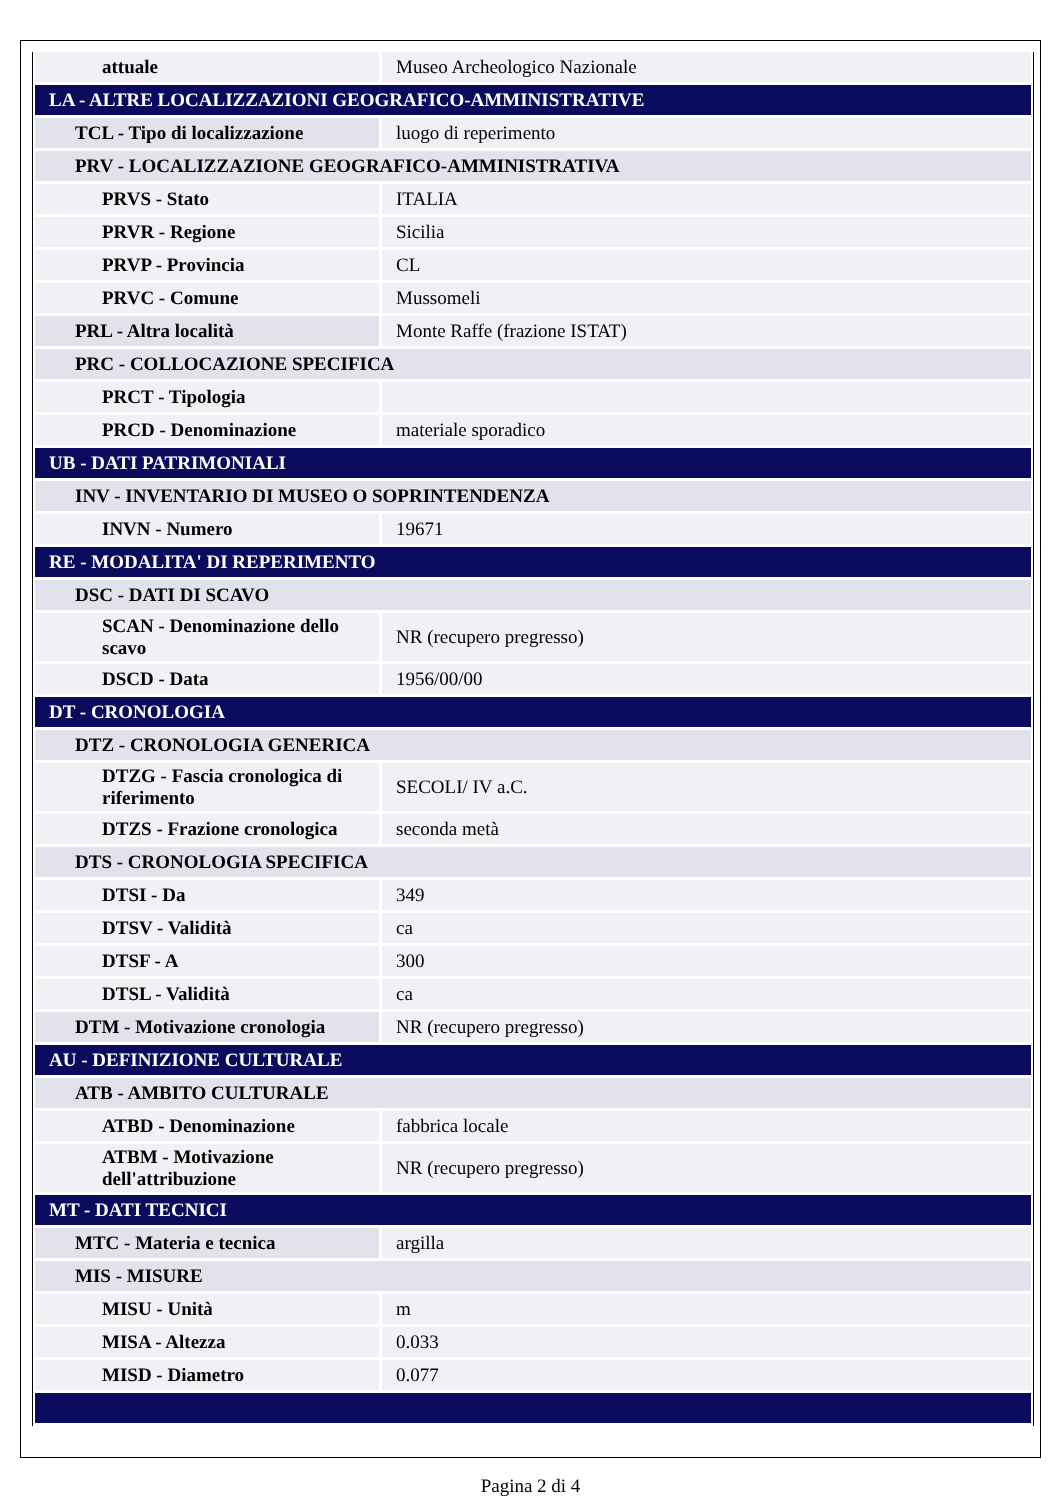| attuale | Museo Archeologico Nazionale |
| LA - ALTRE LOCALIZZAZIONI GEOGRAFICO-AMMINISTRATIVE | |
| TCL - Tipo di localizzazione | luogo di reperimento |
| PRV - LOCALIZZAZIONE GEOGRAFICO-AMMINISTRATIVA | |
| PRVS - Stato | ITALIA |
| PRVR - Regione | Sicilia |
| PRVP - Provincia | CL |
| PRVC - Comune | Mussomeli |
| PRL - Altra località | Monte Raffe (frazione ISTAT) |
| PRC - COLLOCAZIONE SPECIFICA | |
| PRCT - Tipologia | |
| PRCD - Denominazione | materiale sporadico |
| UB - DATI PATRIMONIALI | |
| INV - INVENTARIO DI MUSEO O SOPRINTENDENZA | |
| INVN - Numero | 19671 |
| RE - MODALITA' DI REPERIMENTO | |
| DSC - DATI DI SCAVO | |
| SCAN - Denominazione dello scavo | NR (recupero pregresso) |
| DSCD - Data | 1956/00/00 |
| DT - CRONOLOGIA | |
| DTZ - CRONOLOGIA GENERICA | |
| DTZG - Fascia cronologica di riferimento | SECOLI/ IV a.C. |
| DTZS - Frazione cronologica | seconda metà |
| DTS - CRONOLOGIA SPECIFICA | |
| DTSI - Da | 349 |
| DTSV - Validità | ca |
| DTSF - A | 300 |
| DTSL - Validità | ca |
| DTM - Motivazione cronologia | NR (recupero pregresso) |
| AU - DEFINIZIONE CULTURALE | |
| ATB - AMBITO CULTURALE | |
| ATBD - Denominazione | fabbrica locale |
| ATBM - Motivazione dell'attribuzione | NR (recupero pregresso) |
| MT - DATI TECNICI | |
| MTC - Materia e tecnica | argilla |
| MIS - MISURE | |
| MISU - Unità | m |
| MISA - Altezza | 0.033 |
| MISD - Diametro | 0.077 |
Pagina 2 di 4